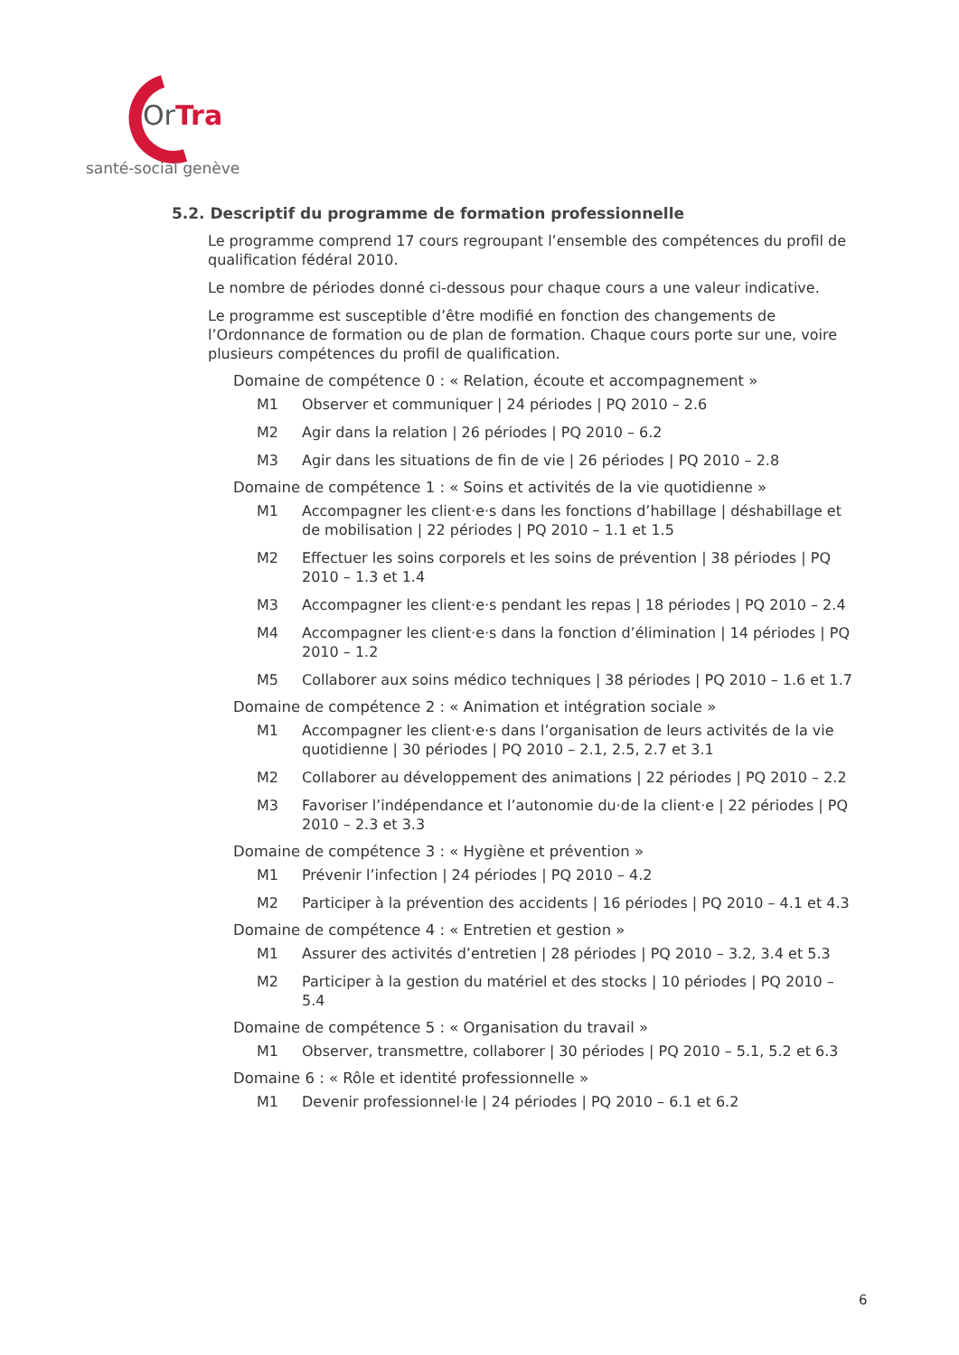OrTra
santé-social genève
5.2. Descriptif du programme de formation professionnelle
Le programme comprend 17 cours regroupant l’ensemble des compétences du profil de qualification fédéral 2010.
Le nombre de périodes donné ci-dessous pour chaque cours a une valeur indicative.
Le programme est susceptible d’être modifié en fonction des changements de l’Ordonnance de formation ou de plan de formation. Chaque cours porte sur une, voire plusieurs compétences du profil de qualification.
Domaine de compétence 0 : « Relation, écoute et accompagnement »
M1 Observer et communiquer | 24 périodes | PQ 2010 – 2.6
M2 Agir dans la relation | 26 périodes | PQ 2010 – 6.2
M3 Agir dans les situations de fin de vie | 26 périodes | PQ 2010 – 2.8
Domaine de compétence 1 : « Soins et activités de la vie quotidienne »
M1 Accompagner les client·e·s dans les fonctions d’habillage | déshabillage et de mobilisation | 22 périodes | PQ 2010 – 1.1 et 1.5
M2 Effectuer les soins corporels et les soins de prévention | 38 périodes | PQ 2010 – 1.3 et 1.4
M3 Accompagner les client·e·s pendant les repas | 18 périodes | PQ 2010 – 2.4
M4 Accompagner les client·e·s dans la fonction d’élimination | 14 périodes | PQ 2010 – 1.2
M5 Collaborer aux soins médico techniques | 38 périodes | PQ 2010 – 1.6 et 1.7
Domaine de compétence 2 : « Animation et intégration sociale »
M1 Accompagner les client·e·s dans l’organisation de leurs activités de la vie quotidienne | 30 périodes | PQ 2010 – 2.1, 2.5, 2.7 et 3.1
M2 Collaborer au développement des animations | 22 périodes | PQ 2010 – 2.2
M3 Favoriser l’indépendance et l’autonomie du·de la client·e | 22 périodes | PQ 2010 – 2.3 et 3.3
Domaine de compétence 3 : « Hygiène et prévention »
M1 Prévenir l’infection | 24 périodes | PQ 2010 – 4.2
M2 Participer à la prévention des accidents | 16 périodes | PQ 2010 – 4.1 et 4.3
Domaine de compétence 4 : « Entretien et gestion »
M1 Assurer des activités d’entretien | 28 périodes | PQ 2010 – 3.2, 3.4 et 5.3
M2 Participer à la gestion du matériel et des stocks | 10 périodes | PQ 2010 – 5.4
Domaine de compétence 5 : « Organisation du travail »
M1 Observer, transmettre, collaborer | 30 périodes | PQ 2010 – 5.1, 5.2 et 6.3
Domaine 6 : « Rôle et identité professionnelle »
M1 Devenir professionnel·le | 24 périodes | PQ 2010 – 6.1 et 6.2
6